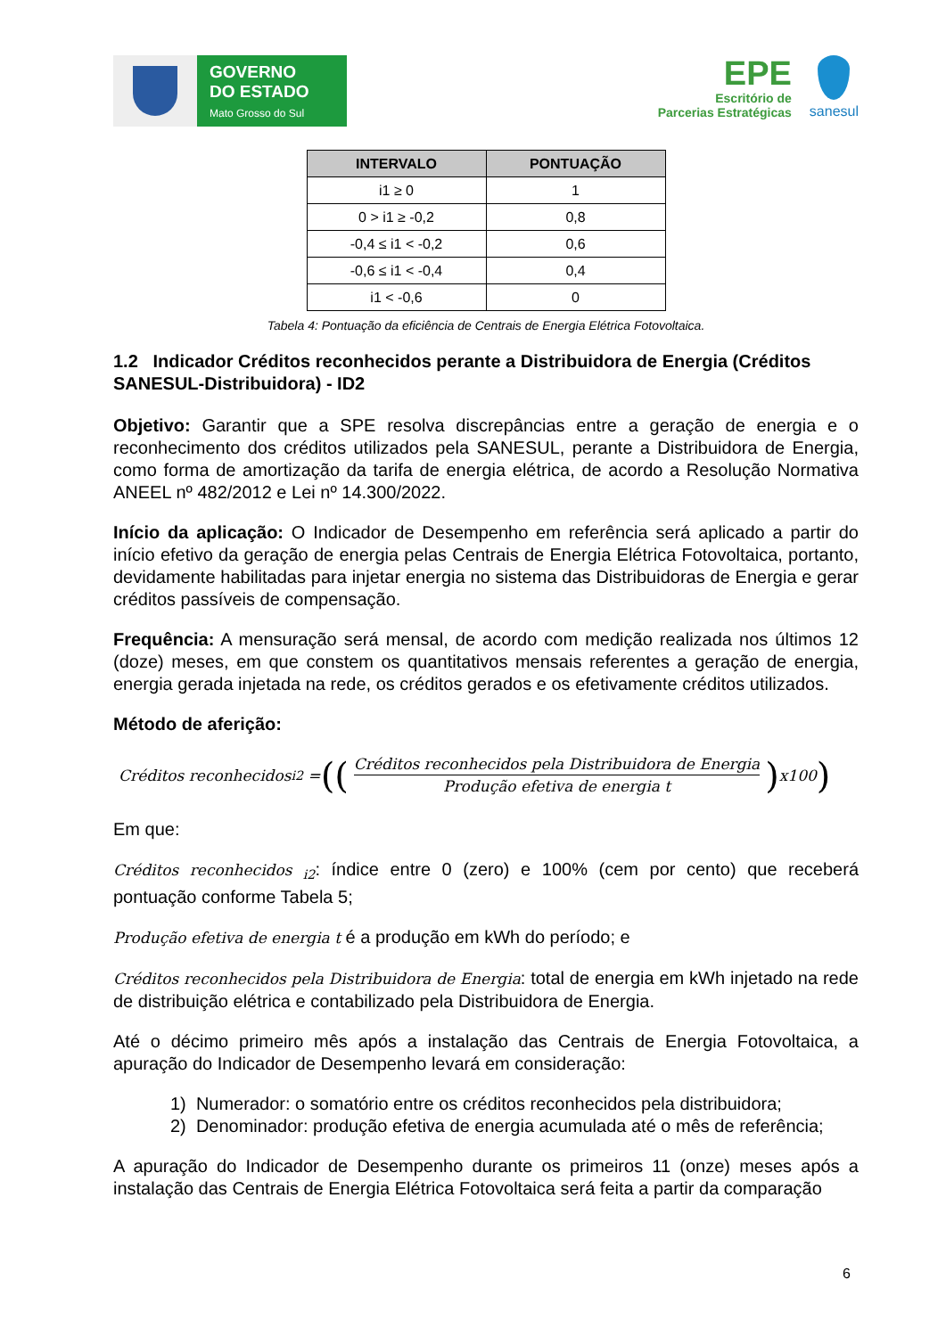GOVERNO
DO ESTADO
Mato Grosso do Sul
EPE
Escritório de
Parcerias Estratégicas
sanesul
| INTERVALO | PONTUAÇÃO |
| --- | --- |
| i1 ≥ 0 | 1 |
| 0 > i1 ≥ -0,2 | 0,8 |
| -0,4 ≤ i1 < -0,2 | 0,6 |
| -0,6 ≤ i1 < -0,4 | 0,4 |
| i1 < -0,6 | 0 |
Tabela 4: Pontuação da eficiência de Centrais de Energia Elétrica Fotovoltaica.
1.2 Indicador Créditos reconhecidos perante a Distribuidora de Energia (Créditos SANESUL-Distribuidora) - ID2
Objetivo: Garantir que a SPE resolva discrepâncias entre a geração de energia e o reconhecimento dos créditos utilizados pela SANESUL, perante a Distribuidora de Energia, como forma de amortização da tarifa de energia elétrica, de acordo a Resolução Normativa ANEEL nº 482/2012 e Lei nº 14.300/2022.
Início da aplicação: O Indicador de Desempenho em referência será aplicado a partir do início efetivo da geração de energia pelas Centrais de Energia Elétrica Fotovoltaica, portanto, devidamente habilitadas para injetar energia no sistema das Distribuidoras de Energia e gerar créditos passíveis de compensação.
Frequência: A mensuração será mensal, de acordo com medição realizada nos últimos 12 (doze) meses, em que constem os quantitativos mensais referentes a geração de energia, energia gerada injetada na rede, os créditos gerados e os efetivamente créditos utilizados.
Método de aferição:
Créditos reconhecidos <sub>i2</sub> = ((Créditos reconhecidos pela Distribuidora de Energia Produção efetiva de energia t) x100)
Em que:
Créditos reconhecidos <sub>i2</sub>: índice entre 0 (zero) e 100% (cem por cento) que receberá pontuação conforme Tabela 5;
Produção efetiva de energia t é a produção em kWh do período; e
Créditos reconhecidos pela Distribuidora de Energia: total de energia em kWh injetado na rede de distribuição elétrica e contabilizado pela Distribuidora de Energia.
Até o décimo primeiro mês após a instalação das Centrais de Energia Fotovoltaica, a apuração do Indicador de Desempenho levará em consideração:
1) Numerador: o somatório entre os créditos reconhecidos pela distribuidora;
2) Denominador: produção efetiva de energia acumulada até o mês de referência;
A apuração do Indicador de Desempenho durante os primeiros 11 (onze) meses após a instalação das Centrais de Energia Elétrica Fotovoltaica será feita a partir da comparação
6